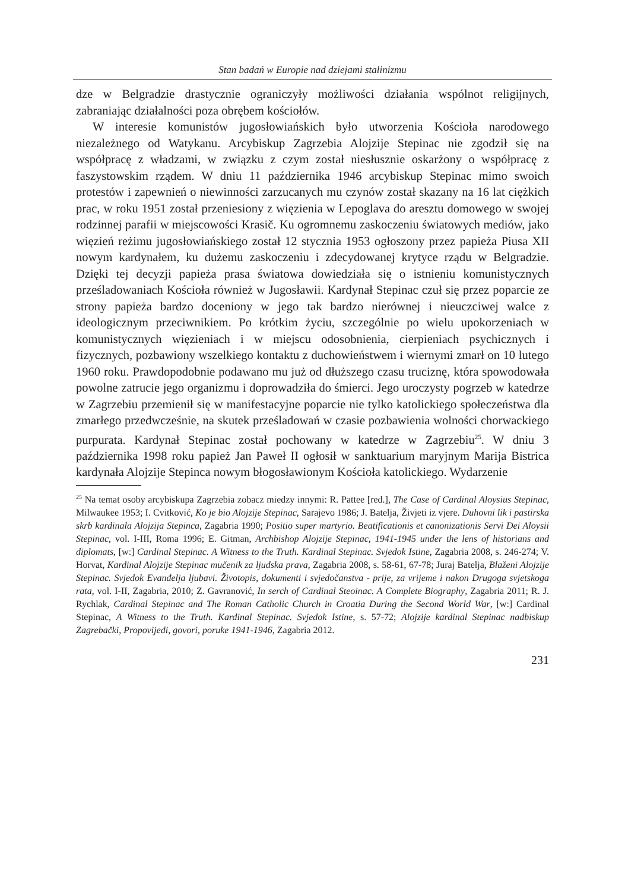Stan badań w Europie nad dziejami stalinizmu
dze w Belgradzie drastycznie ograniczyły możliwości działania wspólnot religijnych, zabraniając działalności poza obrębem kościołów.
W interesie komunistów jugosłowiańskich było utworzenia Kościoła narodowego niezależnego od Watykanu. Arcybiskup Zagrzebia Alojzije Stepinac nie zgodził się na współpracę z władzami, w związku z czym został niesłusznie oskarżony o współpracę z faszystowskim rządem. W dniu 11 października 1946 arcybiskup Stepinac mimo swoich protestów i zapewnień o niewinności zarzucanych mu czynów został skazany na 16 lat ciężkich prac, w roku 1951 został przeniesiony z więzienia w Lepoglava do aresztu domowego w swojej rodzinnej parafii w miejscowości Krasič. Ku ogromnemu zaskoczeniu światowych mediów, jako więzień reżimu jugosłowiańskiego został 12 stycznia 1953 ogłoszony przez papieża Piusa XII nowym kardynałem, ku dużemu zaskoczeniu i zdecydowanej krytyce rządu w Belgradzie. Dzięki tej decyzji papieża prasa światowa dowiedziała się o istnieniu komunistycznych prześladowaniach Kościoła również w Jugosławii. Kardynał Stepinac czuł się przez poparcie ze strony papieża bardzo doceniony w jego tak bardzo nierównej i nieuczciwej walce z ideologicznym przeciwnikiem. Po krótkim życiu, szczególnie po wielu upokorzeniach w komunistycznych więzieniach i w miejscu odosobnienia, cierpieniach psychicznych i fizycznych, pozbawiony wszelkiego kontaktu z duchowieństwem i wiernymi zmarł on 10 lutego 1960 roku. Prawdopodobnie podawano mu już od dłuższego czasu truciznę, która spowodowała powolne zatrucie jego organizmu i doprowadziła do śmierci. Jego uroczysty pogrzeb w katedrze w Zagrzebiu przemienił się w manifestacyjne poparcie nie tylko katolickiego społeczeństwa dla zmarłego przedwcześnie, na skutek prześladowań w czasie pozbawienia wolności chorwackiego purpurata. Kardynał Stepinac został pochowany w katedrze w Zagrzebiu<sup>25</sup>. W dniu 3 października 1998 roku papież Jan Paweł II ogłosił w sanktuarium maryjnym Marija Bistrica kardynała Alojzije Stepinca nowym błogosławionym Kościoła katolickiego. Wydarzenie
<sup>25</sup> Na temat osoby arcybiskupa Zagrzebia zobacz miedzy innymi: R. Pattee [red.], The Case of Cardinal Aloysius Stepinac, Milwaukee 1953; I. Cvitković, Ko je bio Alojzije Stepinac, Sarajevo 1986; J. Batelja, Živjeti iz vjere. Duhovni lik i pastirska skrb kardinala Alojzija Stepinca, Zagabria 1990; Positio super martyrio. Beatificationis et canonizationis Servi Dei Aloysii Stepinac, vol. I-III, Roma 1996; E. Gitman, Archbishop Alojzije Stepinac, 1941-1945 under the lens of historians and diplomats, [w:] Cardinal Stepinac. A Witness to the Truth. Kardinal Stepinac. Svjedok Istine, Zagabria 2008, s. 246-274; V. Horvat, Kardinal Alojzije Stepinac mučenik za ljudska prava, Zagabria 2008, s. 58-61, 67-78; Juraj Batelja, Blaženi Alojzije Stepinac. Svjedok Evanđelja ljubavi. Životopis, dokumenti i svjedočanstva - prije, za vrijeme i nakon Drugoga svjetskoga rata, vol. I-II, Zagabria, 2010; Z. Gavranović, In serch of Cardinal Steoinac. A Complete Biography, Zagabria 2011; R. J. Rychlak, Cardinal Stepinac and The Roman Catholic Church in Croatia During the Second World War, [w:] Cardinal Stepinac, A Witness to the Truth. Kardinal Stepinac. Svjedok Istine, s. 57-72; Alojzije kardinal Stepinac nadbiskup Zagrebački, Propovijedi, govori, poruke 1941-1946, Zagabria 2012.
231